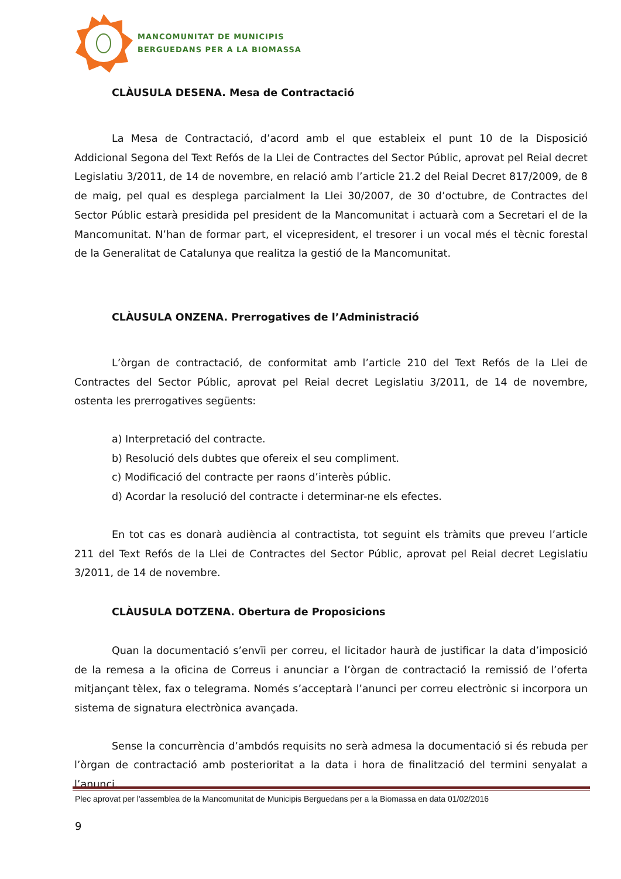MANCOMUNITAT DE MUNICIPIS
BERGUEDANS PER A LA BIOMASSA
CLÀUSULA DESENA. Mesa de Contractació
La Mesa de Contractació, d’acord amb el que estableix el punt 10 de la Disposició Addicional Segona del Text Refós de la Llei de Contractes del Sector Públic, aprovat pel Reial decret Legislatiu 3/2011, de 14 de novembre, en relació amb l’article 21.2 del Reial Decret 817/2009, de 8 de maig, pel qual es desplega parcialment la Llei 30/2007, de 30 d’octubre, de Contractes del Sector Públic estarà presidida pel president de la Mancomunitat i actuarà com a Secretari el de la Mancomunitat. N’han de formar part, el vicepresident, el tresorer i un vocal més el tècnic forestal de la Generalitat de Catalunya que realitza la gestió de la Mancomunitat.
CLÀUSULA ONZENA. Prerrogatives de l’Administració
L’òrgan de contractació, de conformitat amb l’article 210 del Text Refós de la Llei de Contractes del Sector Públic, aprovat pel Reial decret Legislatiu 3/2011, de 14 de novembre, ostenta les prerrogatives següents:
a) Interpretació del contracte.
b) Resolució dels dubtes que ofereix el seu compliment.
c) Modificació del contracte per raons d’interès públic.
d) Acordar la resolució del contracte i determinar-ne els efectes.
En tot cas es donarà audiència al contractista, tot seguint els tràmits que preveu l’article 211 del Text Refós de la Llei de Contractes del Sector Públic, aprovat pel Reial decret Legislatiu 3/2011, de 14 de novembre.
CLÀUSULA DOTZENA. Obertura de Proposicions
Quan la documentació s’envïi per correu, el licitador haurà de justificar la data d’imposició de la remesa a la oficina de Correus i anunciar a l’òrgan de contractació la remissió de l’oferta mitjançant tèlex, fax o telegrama. Només s’acceptarà l’anunci per correu electrònic si incorpora un sistema de signatura electrònica avançada.
Sense la concurrència d’ambdós requisits no serà admesa la documentació si és rebuda per l’òrgan de contractació amb posterioritat a la data i hora de finalització del termini senyalat a l’anunci.
Plec aprovat per l'assemblea de la Mancomunitat de Municipis Berguedans per a la Biomassa en data 01/02/2016
9